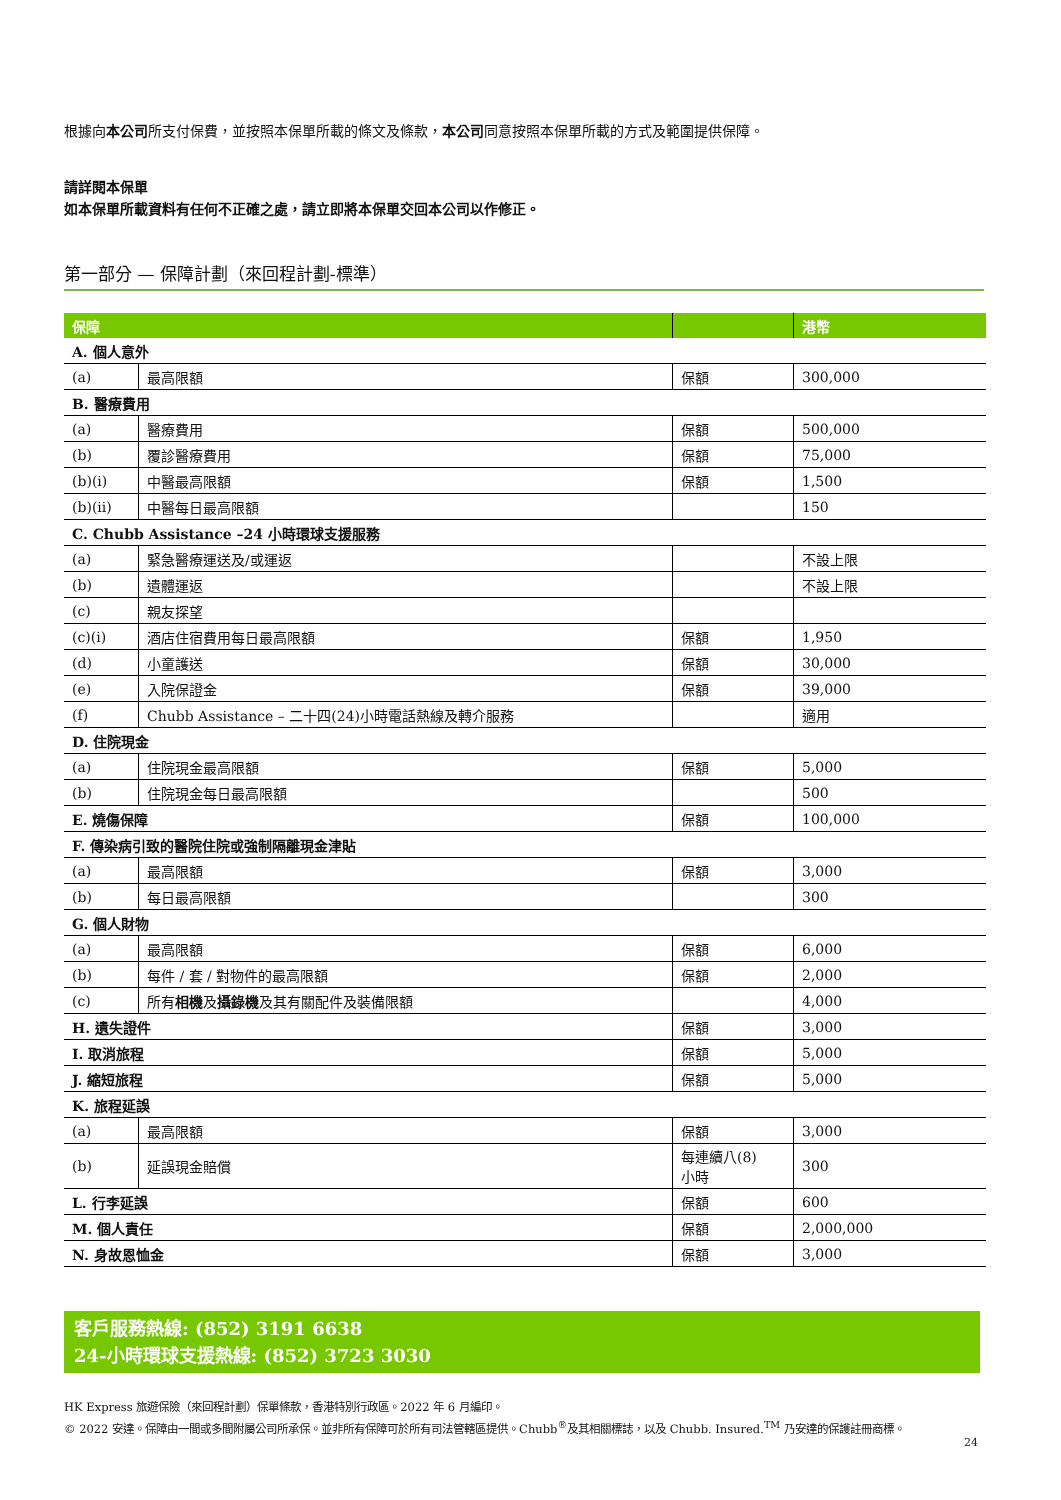根據向本公司所支付保費，並按照本保單所載的條文及條款，本公司同意按照本保單所載的方式及範圍提供保障。
請詳閱本保單
如本保單所載資料有任何不正確之處，請立即將本保單交回本公司以作修正。
第一部分 — 保障計劃（來回程計劃-標準）
| 保障 | | | 港幣 |
| --- | --- | --- | --- |
| A. 個人意外 | | | |
| (a) | 最高限額 | 保額 | 300,000 |
| B. 醫療費用 | | | |
| (a) | 醫療費用 | 保額 | 500,000 |
| (b) | 覆診醫療費用 | 保額 | 75,000 |
| (b)(i) | 中醫最高限額 | 保額 | 1,500 |
| (b)(ii) | 中醫每日最高限額 | | 150 |
| C. Chubb Assistance –24 小時環球支援服務 | | | |
| (a) | 緊急醫療運送及/或運返 | | 不設上限 |
| (b) | 遺體運返 | | 不設上限 |
| (c) | 親友探望 | | |
| (c)(i) | 酒店住宿費用每日最高限額 | 保額 | 1,950 |
| (d) | 小童護送 | 保額 | 30,000 |
| (e) | 入院保證金 | 保額 | 39,000 |
| (f) | Chubb Assistance – 二十四(24)小時電話熱線及轉介服務 | | 適用 |
| D. 住院現金 | | | |
| (a) | 住院現金最高限額 | 保額 | 5,000 |
| (b) | 住院現金每日最高限額 | | 500 |
| E. 燒傷保障 | | 保額 | 100,000 |
| F. 傳染病引致的醫院住院或強制隔離現金津貼 | | | |
| (a) | 最高限額 | 保額 | 3,000 |
| (b) | 每日最高限額 | | 300 |
| G. 個人財物 | | | |
| (a) | 最高限額 | 保額 | 6,000 |
| (b) | 每件 / 套 / 對物件的最高限額 | 保額 | 2,000 |
| (c) | 所有 相機 及 攝錄機 及其有關配件及裝備限額 | | 4,000 |
| H. 遺失證件 | | 保額 | 3,000 |
| I. 取消旅程 | | 保額 | 5,000 |
| J. 縮短旅程 | | 保額 | 5,000 |
| K. 旅程延誤 | | | |
| (a) | 最高限額 | 保額 | 3,000 |
| (b) | 延誤現金賠償 | 每連續八(8) 小時 | 300 |
| L. 行李延誤 | | 保額 | 600 |
| M. 個人責任 | | 保額 | 2,000,000 |
| N. 身故恩恤金 | | 保額 | 3,000 |
客戶服務熱線: (852) 3191 6638
24-小時環球支援熱線: (852) 3723 3030
HK Express 旅遊保險（來回程計劃）保單條款，香港特別行政區。2022 年 6 月編印。
© 2022 安達。保障由一間或多間附屬公司所承保。並非所有保障可於所有司法管轄區提供。Chubb<sup>®</sup>及其相關標誌，以及 Chubb. Insured.<sup>TM</sup> 乃安達的保護註冊商標。
24